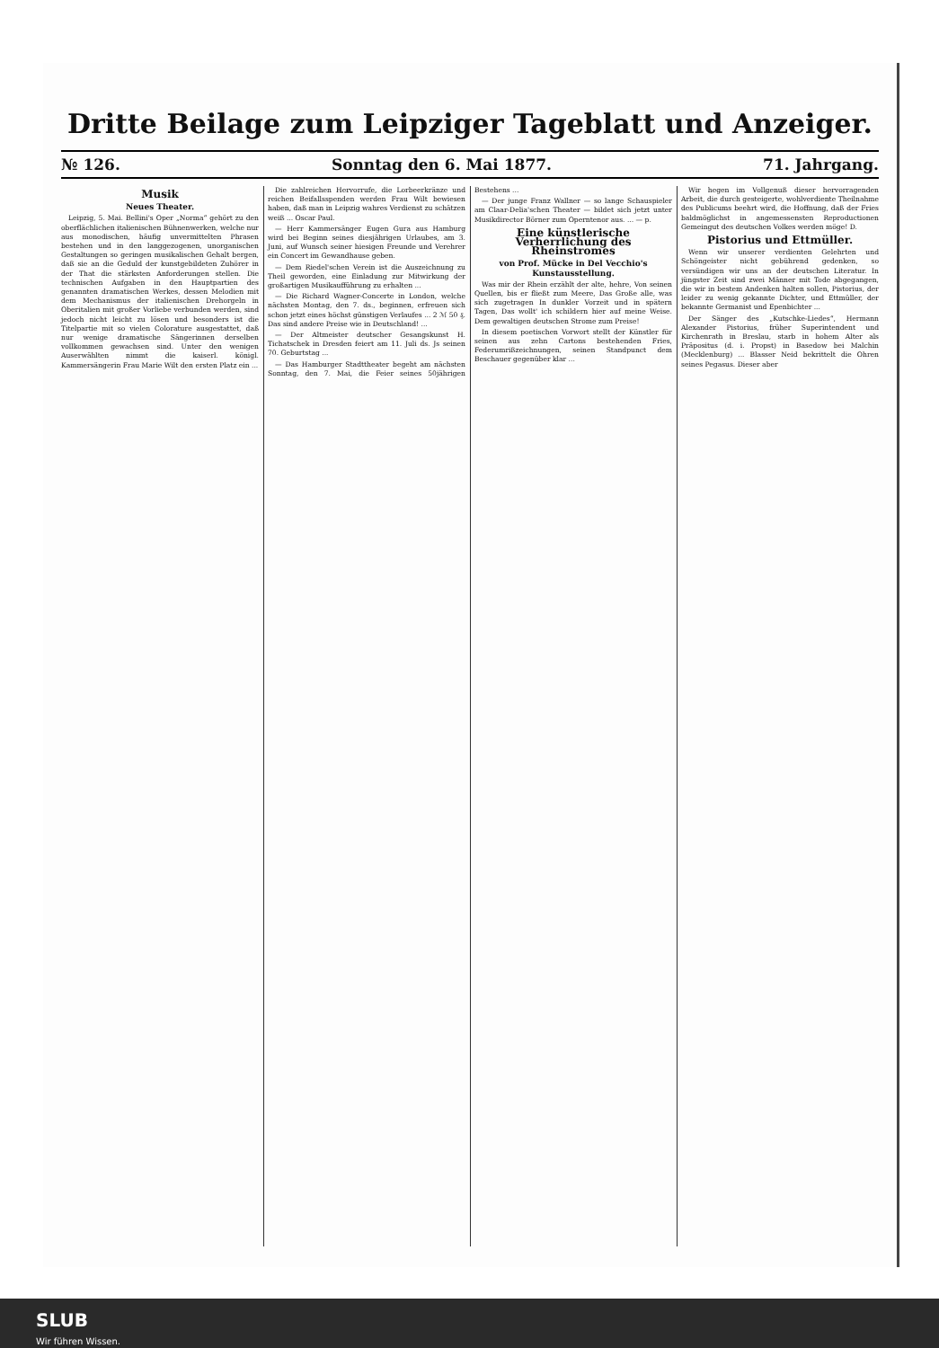Dritte Beilage zum Leipziger Tageblatt und Anzeiger.
№ 126. Sonntag den 6. Mai 1877. 71. Jahrgang.
Musik
Neues Theater.
Leipzig, 5. Mai. Bellini's Oper „Norma“ gehört zu den oberflächlichen italienischen Bühnenwerken, welche nur aus monodischen, häufig unvermittelten Phrasen bestehen und in den langgezogenen, unorganischen Gestaltungen so geringen musikalischen Gehalt bergen, daß sie an die Geduld der kunstgebildeten Zuhörer in der That die stärksten Anforderungen stellen. Die technischen Aufgaben in den Hauptpartien des genannten dramatischen Werkes, dessen Melodien mit dem Mechanismus der italienischen Drehorgeln in Oberitalien mit großer Vorliebe verbunden werden, sind jedoch nicht leicht zu lösen und besonders ist die Titelpartie mit so vielen Colorature ausgestattet, daß nur wenige dramatische Sängerinnen derselben vollkommen gewachsen sind. Unter den wenigen Auserwählten nimmt die kaiserl. königl. Kammersängerin Frau Marie Wilt den ersten Platz ein ...
Die zahlreichen Hervorrufe, die Lorbeerkränze und reichen Beifallsspenden werden Frau Wilt bewiesen haben, daß man in Leipzig wahres Verdienst zu schätzen weiß ... Oscar Paul.
— Herr Kammersänger Eugen Gura aus Hamburg wird bei Beginn seines diesjährigen Urlaubes, am 3. Juni, auf Wunsch seiner hiesigen Freunde und Verehrer ein Concert im Gewandhause geben.
— Dem Riedel'schen Verein ist die Auszeichnung zu Theil geworden, eine Einladung zur Mitwirkung der großartigen Musikaufführung zu erhalten ...
— Die Richard Wagner-Concerte in London, welche nächsten Montag, den 7. ds., beginnen, erfreuen sich schon jetzt eines höchst günstigen Verlaufes ... 2 ℳ 50 ₰. Das sind andere Preise wie in Deutschland! ...
— Der Altmeister deutscher Gesangskunst H. Tichatschek in Dresden feiert am 11. Juli ds. Js seinen 70. Geburtstag ...
— Das Hamburger Stadttheater begeht am nächsten Sonntag, den 7. Mai, die Feier seines 50jährigen Bestehens ...
— Der junge Franz Wallner — so lange Schauspieler am Claar-Delia'schen Theater — bildet sich jetzt unter Musikdirector Börner zum Operntenor aus. ... — p.
Eine künstlerische Verherrlichung des Rheinstromes
von Prof. Mücke in Del Vecchio's Kunstausstellung.
Was mir der Rhein erzählt der alte, hehre, Von seinen Quellen, bis er fließt zum Meere, Das Große alle, was sich zugetragen In dunkler Vorzeit und in spätern Tagen, Das wollt' ich schildern hier auf meine Weise. Dem gewaltigen deutschen Strome zum Preise!
In diesem poetischen Vorwort stellt der Künstler für seinen aus zehn Cartons bestehenden Fries, Federumrißzeichnungen, seinen Standpunct dem Beschauer gegenüber klar ...
Wir hegen im Vollgenuß dieser hervorragenden Arbeit, die durch gesteigerte, wohlverdiente Theilnahme des Publicums beehrt wird, die Hoffnung, daß der Fries baldmöglichst in angemessensten Reproductionen Gemeingut des deutschen Volkes werden möge! D.
Pistorius und Ettmüller.
Wenn wir unserer verdienten Gelehrten und Schöngeister nicht gebührend gedenken, so versündigen wir uns an der deutschen Literatur. In jüngster Zeit sind zwei Männer mit Tode abgegangen, die wir in bestem Andenken halten sollen, Pistorius, der leider zu wenig gekannte Dichter, und Ettmüller, der bekannte Germanist und Epenbichter ...
Der Sänger des „Kutschke-Liedes“, Hermann Alexander Pistorius, früher Superintendent und Kirchenrath in Breslau, starb in hohem Alter als Präpositus (d. i. Propst) in Basedow bei Malchin (Mecklenburg) ... Blasser Neid bekrittelt die Ohren seines Pegasus. Dieser aber
SLUB
Wir führen Wissen.